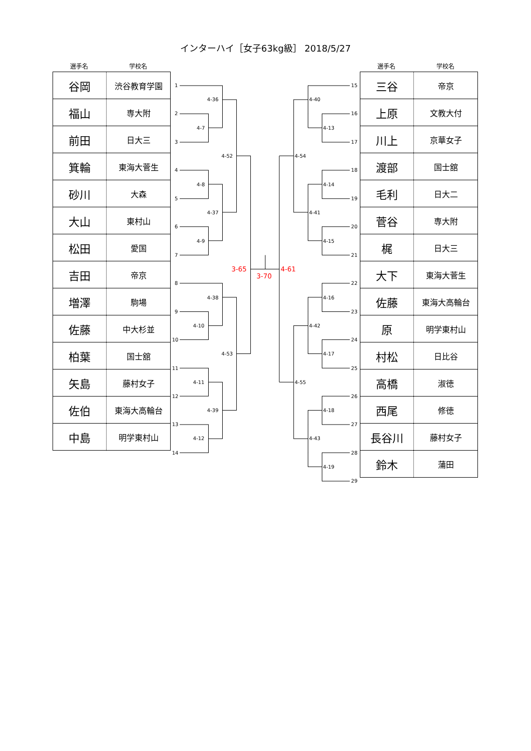インターハイ［女子63kg級］ 2018/5/27
選手名 学校名
| 谷岡 | 渋谷教育学園 |
| 福山 | 専大附 |
| 前田 | 日大三 |
| 箕輪 | 東海大菅生 |
| 砂川 | 大森 |
| 大山 | 東村山 |
| 松田 | 愛国 |
| 吉田 | 帝京 |
| 増澤 | 駒場 |
| 佐藤 | 中大杉並 |
| 柏葉 | 国士舘 |
| 矢島 | 藤村女子 |
| 佐伯 | 東海大高輪台 |
| 中島 | 明学東村山 |
1
2
3
4
5
6
7
8
9
10
11
12
13
14
4-7
4-36
4-8
4-9
4-37
4-52
4-10
4-38
4-11
4-12
4-39
4-53
3-65
3-70
4-61
4-40
4-13
4-54
4-14
4-41
4-15
4-16
4-42
4-17
4-55
4-18
4-43
4-19
15
16
17
18
19
20
21
22
23
24
25
26
27
28
29
選手名 学校名
| 三谷 | 帝京 |
| 上原 | 文教大付 |
| 川上 | 京華女子 |
| 渡部 | 国士舘 |
| 毛利 | 日大二 |
| 菅谷 | 専大附 |
| 梶 | 日大三 |
| 大下 | 東海大菅生 |
| 佐藤 | 東海大高輪台 |
| 原 | 明学東村山 |
| 村松 | 日比谷 |
| 高橋 | 淑徳 |
| 西尾 | 修徳 |
| 長谷川 | 藤村女子 |
| 鈴木 | 蒲田 |